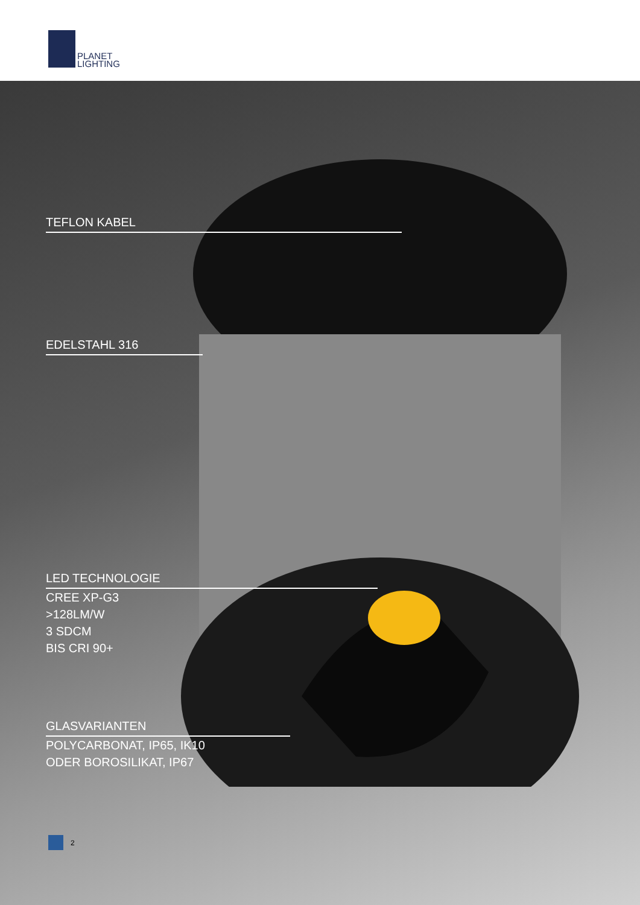PLANET
LIGHTING
TEFLON KABEL
EDELSTAHL 316
LED TECHNOLOGIE
CREE XP-G3
>128LM/W
3 SDCM
BIS CRI 90+
GLASVARIANTEN
POLYCARBONAT, IP65, IK10
ODER BOROSILIKAT, IP67
2